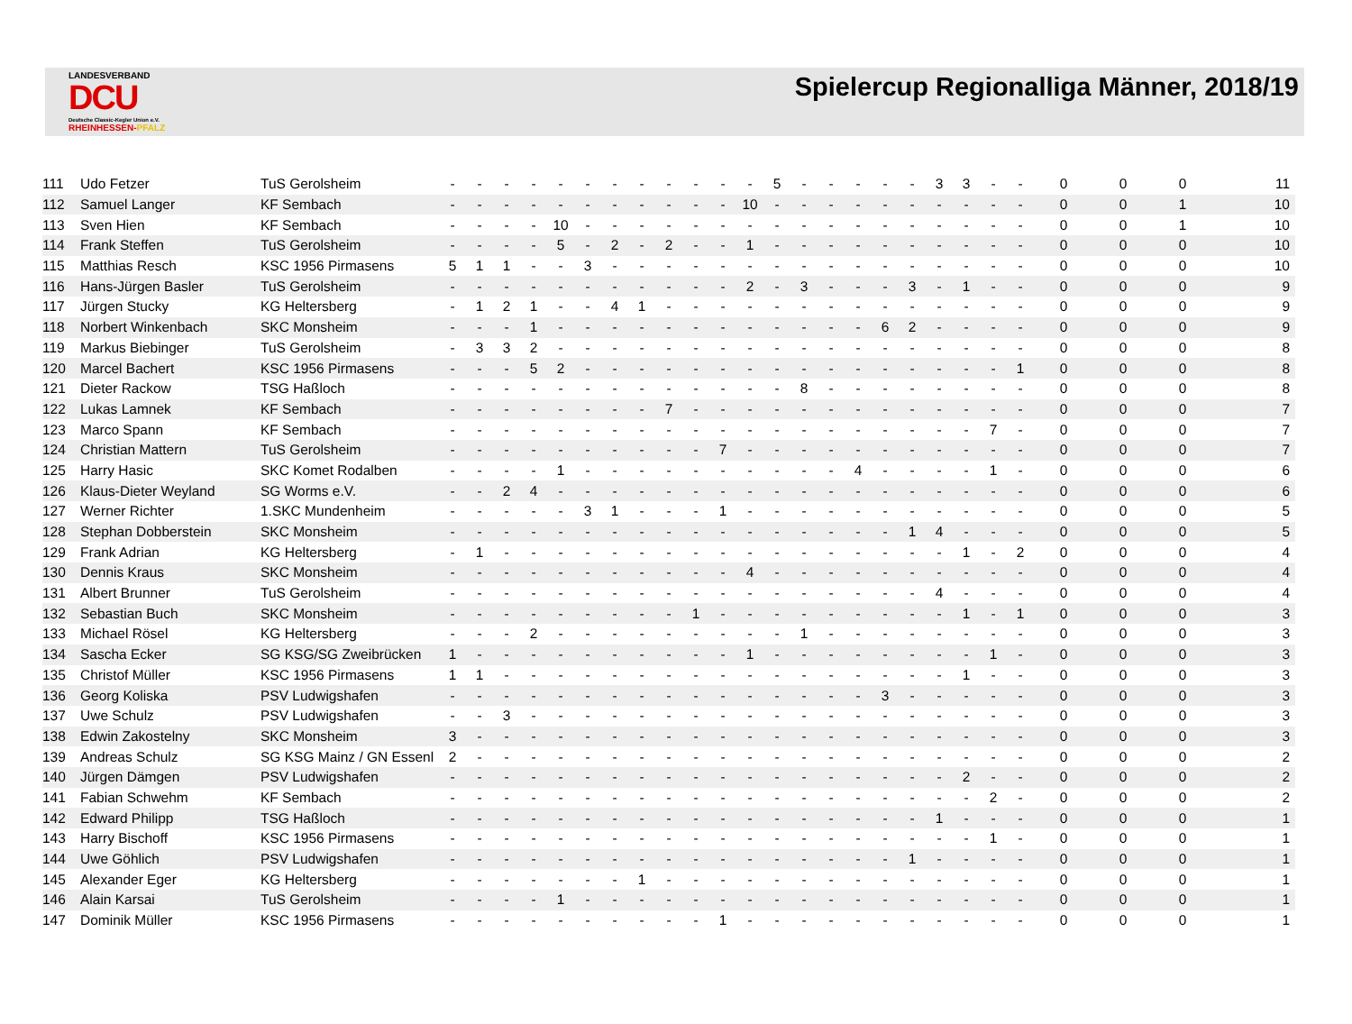LANDESVERBAND
DCU
Deutsche Classic-Kegler Union e.V.
RHEINHESSEN-PFALZ
Spielercup Regionalliga Männer, 2018/19
| 111 | Udo Fetzer | TuS Gerolsheim | - | - | - | - | - | - | - | - | - | - | - | - | 5 | - | - | - | - | - | 3 | 3 | - | - | 0 | 0 | 0 | 11 |
| 112 | Samuel Langer | KF Sembach | - | - | - | - | - | - | - | - | - | - | - | 10 | - | - | - | - | - | - | - | - | - | - | 0 | 0 | 1 | 10 |
| 113 | Sven Hien | KF Sembach | - | - | - | - | 10 | - | - | - | - | - | - | - | - | - | - | - | - | - | - | - | - | - | 0 | 0 | 1 | 10 |
| 114 | Frank Steffen | TuS Gerolsheim | - | - | - | - | 5 | - | 2 | - | 2 | - | - | 1 | - | - | - | - | - | - | - | - | - | - | 0 | 0 | 0 | 10 |
| 115 | Matthias Resch | KSC 1956 Pirmasens | 5 | 1 | 1 | - | - | 3 | - | - | - | - | - | - | - | - | - | - | - | - | - | - | - | - | 0 | 0 | 0 | 10 |
| 116 | Hans-Jürgen Basler | TuS Gerolsheim | - | - | - | - | - | - | - | - | - | - | - | 2 | - | 3 | - | - | - | 3 | - | 1 | - | - | 0 | 0 | 0 | 9 |
| 117 | Jürgen Stucky | KG Heltersberg | - | 1 | 2 | 1 | - | - | 4 | 1 | - | - | - | - | - | - | - | - | - | - | - | - | - | - | 0 | 0 | 0 | 9 |
| 118 | Norbert Winkenbach | SKC Monsheim | - | - | - | 1 | - | - | - | - | - | - | - | - | - | - | - | - | 6 | 2 | - | - | - | - | 0 | 0 | 0 | 9 |
| 119 | Markus Biebinger | TuS Gerolsheim | - | 3 | 3 | 2 | - | - | - | - | - | - | - | - | - | - | - | - | - | - | - | - | - | - | 0 | 0 | 0 | 8 |
| 120 | Marcel Bachert | KSC 1956 Pirmasens | - | - | - | 5 | 2 | - | - | - | - | - | - | - | - | - | - | - | - | - | - | - | - | 1 | 0 | 0 | 0 | 8 |
| 121 | Dieter Rackow | TSG Haßloch | - | - | - | - | - | - | - | - | - | - | - | - | - | 8 | - | - | - | - | - | - | - | - | 0 | 0 | 0 | 8 |
| 122 | Lukas Lamnek | KF Sembach | - | - | - | - | - | - | - | - | 7 | - | - | - | - | - | - | - | - | - | - | - | - | - | 0 | 0 | 0 | 7 |
| 123 | Marco Spann | KF Sembach | - | - | - | - | - | - | - | - | - | - | - | - | - | - | - | - | - | - | - | - | 7 | - | 0 | 0 | 0 | 7 |
| 124 | Christian Mattern | TuS Gerolsheim | - | - | - | - | - | - | - | - | - | - | 7 | - | - | - | - | - | - | - | - | - | - | - | 0 | 0 | 0 | 7 |
| 125 | Harry Hasic | SKC Komet Rodalben | - | - | - | - | 1 | - | - | - | - | - | - | - | - | - | - | 4 | - | - | - | - | 1 | - | 0 | 0 | 0 | 6 |
| 126 | Klaus-Dieter Weyland | SG Worms e.V. | - | - | 2 | 4 | - | - | - | - | - | - | - | - | - | - | - | - | - | - | - | - | - | - | 0 | 0 | 0 | 6 |
| 127 | Werner Richter | 1.SKC Mundenheim | - | - | - | - | - | 3 | 1 | - | - | - | 1 | - | - | - | - | - | - | - | - | - | - | - | 0 | 0 | 0 | 5 |
| 128 | Stephan Dobberstein | SKC Monsheim | - | - | - | - | - | - | - | - | - | - | - | - | - | - | - | - | - | 1 | 4 | - | - | - | 0 | 0 | 0 | 5 |
| 129 | Frank Adrian | KG Heltersberg | - | 1 | - | - | - | - | - | - | - | - | - | - | - | - | - | - | - | - | - | 1 | - | 2 | 0 | 0 | 0 | 4 |
| 130 | Dennis Kraus | SKC Monsheim | - | - | - | - | - | - | - | - | - | - | - | 4 | - | - | - | - | - | - | - | - | - | - | 0 | 0 | 0 | 4 |
| 131 | Albert Brunner | TuS Gerolsheim | - | - | - | - | - | - | - | - | - | - | - | - | - | - | - | - | - | - | 4 | - | - | - | 0 | 0 | 0 | 4 |
| 132 | Sebastian Buch | SKC Monsheim | - | - | - | - | - | - | - | - | - | 1 | - | - | - | - | - | - | - | - | - | 1 | - | 1 | 0 | 0 | 0 | 3 |
| 133 | Michael Rösel | KG Heltersberg | - | - | - | 2 | - | - | - | - | - | - | - | - | - | 1 | - | - | - | - | - | - | - | - | 0 | 0 | 0 | 3 |
| 134 | Sascha Ecker | SG KSG/SG Zweibrücken | 1 | - | - | - | - | - | - | - | - | - | - | 1 | - | - | - | - | - | - | - | - | 1 | - | 0 | 0 | 0 | 3 |
| 135 | Christof Müller | KSC 1956 Pirmasens | 1 | 1 | - | - | - | - | - | - | - | - | - | - | - | - | - | - | - | - | - | 1 | - | - | 0 | 0 | 0 | 3 |
| 136 | Georg Koliska | PSV Ludwigshafen | - | - | - | - | - | - | - | - | - | - | - | - | - | - | - | - | 3 | - | - | - | - | - | 0 | 0 | 0 | 3 |
| 137 | Uwe Schulz | PSV Ludwigshafen | - | - | 3 | - | - | - | - | - | - | - | - | - | - | - | - | - | - | - | - | - | - | - | 0 | 0 | 0 | 3 |
| 138 | Edwin Zakostelny | SKC Monsheim | 3 | - | - | - | - | - | - | - | - | - | - | - | - | - | - | - | - | - | - | - | - | - | 0 | 0 | 0 | 3 |
| 139 | Andreas Schulz | SG KSG Mainz / GN Essenl | 2 | - | - | - | - | - | - | - | - | - | - | - | - | - | - | - | - | - | - | - | - | - | 0 | 0 | 0 | 2 |
| 140 | Jürgen Dämgen | PSV Ludwigshafen | - | - | - | - | - | - | - | - | - | - | - | - | - | - | - | - | - | - | - | 2 | - | - | 0 | 0 | 0 | 2 |
| 141 | Fabian Schwehm | KF Sembach | - | - | - | - | - | - | - | - | - | - | - | - | - | - | - | - | - | - | - | - | 2 | - | 0 | 0 | 0 | 2 |
| 142 | Edward Philipp | TSG Haßloch | - | - | - | - | - | - | - | - | - | - | - | - | - | - | - | - | - | - | 1 | - | - | - | 0 | 0 | 0 | 1 |
| 143 | Harry Bischoff | KSC 1956 Pirmasens | - | - | - | - | - | - | - | - | - | - | - | - | - | - | - | - | - | - | - | - | 1 | - | 0 | 0 | 0 | 1 |
| 144 | Uwe Göhlich | PSV Ludwigshafen | - | - | - | - | - | - | - | - | - | - | - | - | - | - | - | - | - | 1 | - | - | - | - | 0 | 0 | 0 | 1 |
| 145 | Alexander Eger | KG Heltersberg | - | - | - | - | - | - | - | 1 | - | - | - | - | - | - | - | - | - | - | - | - | - | - | 0 | 0 | 0 | 1 |
| 146 | Alain Karsai | TuS Gerolsheim | - | - | - | - | 1 | - | - | - | - | - | - | - | - | - | - | - | - | - | - | - | - | - | 0 | 0 | 0 | 1 |
| 147 | Dominik Müller | KSC 1956 Pirmasens | - | - | - | - | - | - | - | - | - | - | 1 | - | - | - | - | - | - | - | - | - | - | - | 0 | 0 | 0 | 1 |